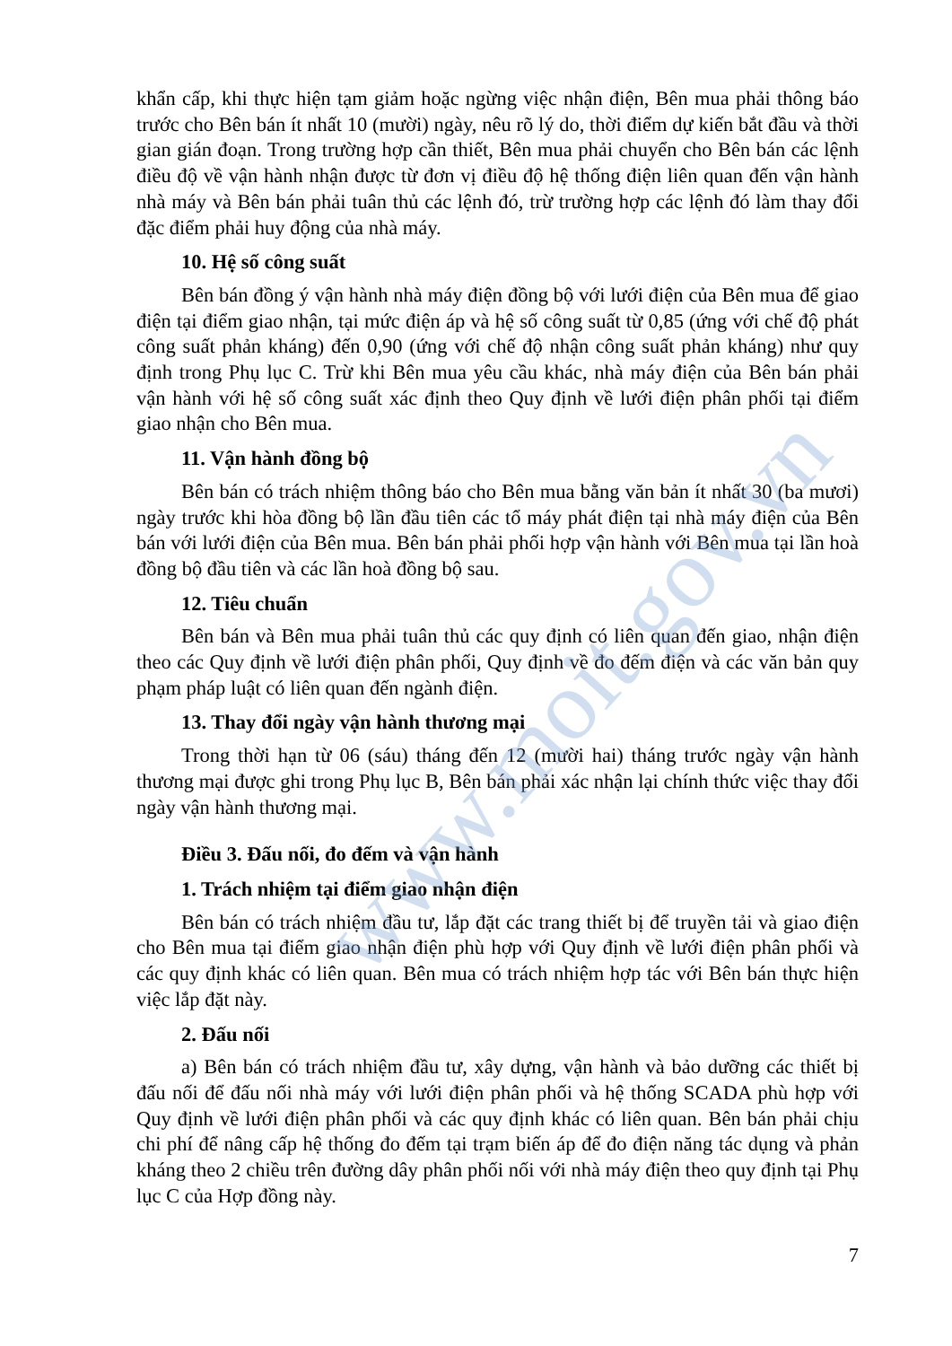www.moit.gov.vn
khẩn cấp, khi thực hiện tạm giảm hoặc ngừng việc nhận điện, Bên mua phải thông báo trước cho Bên bán ít nhất 10 (mười) ngày, nêu rõ lý do, thời điểm dự kiến bắt đầu và thời gian gián đoạn. Trong trường hợp cần thiết, Bên mua phải chuyển cho Bên bán các lệnh điều độ về vận hành nhận được từ đơn vị điều độ hệ thống điện liên quan đến vận hành nhà máy và Bên bán phải tuân thủ các lệnh đó, trừ trường hợp các lệnh đó làm thay đổi đặc điểm phải huy động của nhà máy.
10. Hệ số công suất
Bên bán đồng ý vận hành nhà máy điện đồng bộ với lưới điện của Bên mua để giao điện tại điểm giao nhận, tại mức điện áp và hệ số công suất từ 0,85 (ứng với chế độ phát công suất phản kháng) đến 0,90 (ứng với chế độ nhận công suất phản kháng) như quy định trong Phụ lục C. Trừ khi Bên mua yêu cầu khác, nhà máy điện của Bên bán phải vận hành với hệ số công suất xác định theo Quy định về lưới điện phân phối tại điểm giao nhận cho Bên mua.
11. Vận hành đồng bộ
Bên bán có trách nhiệm thông báo cho Bên mua bằng văn bản ít nhất 30 (ba mươi) ngày trước khi hòa đồng bộ lần đầu tiên các tổ máy phát điện tại nhà máy điện của Bên bán với lưới điện của Bên mua. Bên bán phải phối hợp vận hành với Bên mua tại lần hoà đồng bộ đầu tiên và các lần hoà đồng bộ sau.
12. Tiêu chuẩn
Bên bán và Bên mua phải tuân thủ các quy định có liên quan đến giao, nhận điện theo các Quy định về lưới điện phân phối, Quy định về đo đếm điện và các văn bản quy phạm pháp luật có liên quan đến ngành điện.
13. Thay đổi ngày vận hành thương mại
Trong thời hạn từ 06 (sáu) tháng đến 12 (mười hai) tháng trước ngày vận hành thương mại được ghi trong Phụ lục B, Bên bán phải xác nhận lại chính thức việc thay đổi ngày vận hành thương mại.
Điều 3. Đấu nối, đo đếm và vận hành
1. Trách nhiệm tại điểm giao nhận điện
Bên bán có trách nhiệm đầu tư, lắp đặt các trang thiết bị để truyền tải và giao điện cho Bên mua tại điểm giao nhận điện phù hợp với Quy định về lưới điện phân phối và các quy định khác có liên quan. Bên mua có trách nhiệm hợp tác với Bên bán thực hiện việc lắp đặt này.
2. Đấu nối
a) Bên bán có trách nhiệm đầu tư, xây dựng, vận hành và bảo dưỡng các thiết bị đấu nối để đấu nối nhà máy với lưới điện phân phối và hệ thống SCADA phù hợp với Quy định về lưới điện phân phối và các quy định khác có liên quan. Bên bán phải chịu chi phí để nâng cấp hệ thống đo đếm tại trạm biến áp để đo điện năng tác dụng và phản kháng theo 2 chiều trên đường dây phân phối nối với nhà máy điện theo quy định tại Phụ lục C của Hợp đồng này.
7